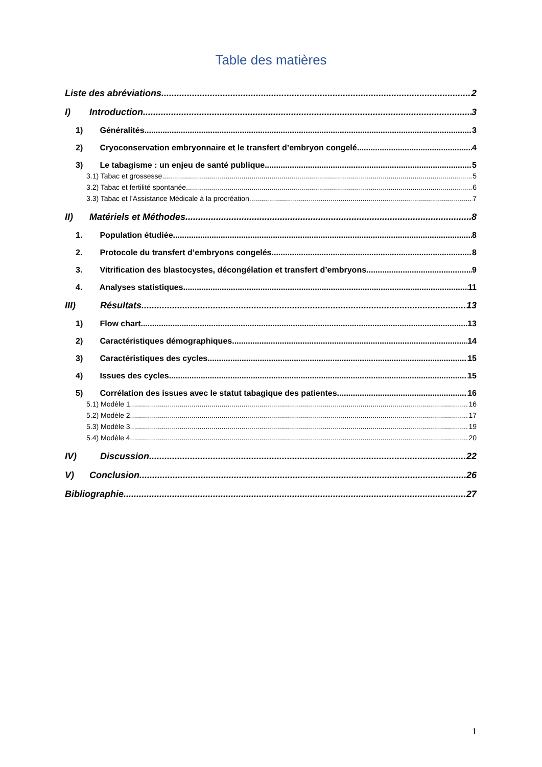Table des matières
Liste des abréviations 2
I) Introduction 3
1) Généralités 3
2) Cryoconservation embryonnaire et le transfert d’embryon congelé 4
3) Le tabagisme : un enjeu de santé publique 5
3.1) Tabac et grossesse 5
3.2) Tabac et fertilité spontanée 6
3.3) Tabac et l’Assistance Médicale à la procréation 7
II) Matériels et Méthodes 8
1. Population étudiée 8
2. Protocole du transfert d’embryons congelés 8
3. Vitrification des blastocystes, décongélation et transfert d’embryons 9
4. Analyses statistiques 11
III) Résultats 13
1) Flow chart 13
2) Caractéristiques démographiques 14
3) Caractéristiques des cycles 15
4) Issues des cycles 15
5) Corrélation des issues avec le statut tabagique des patientes 16
5.1) Modèle 1 16
5.2) Modèle 2 17
5.3) Modèle 3 19
5.4) Modèle 4 20
IV) Discussion 22
V) Conclusion 26
Bibliographie 27
1